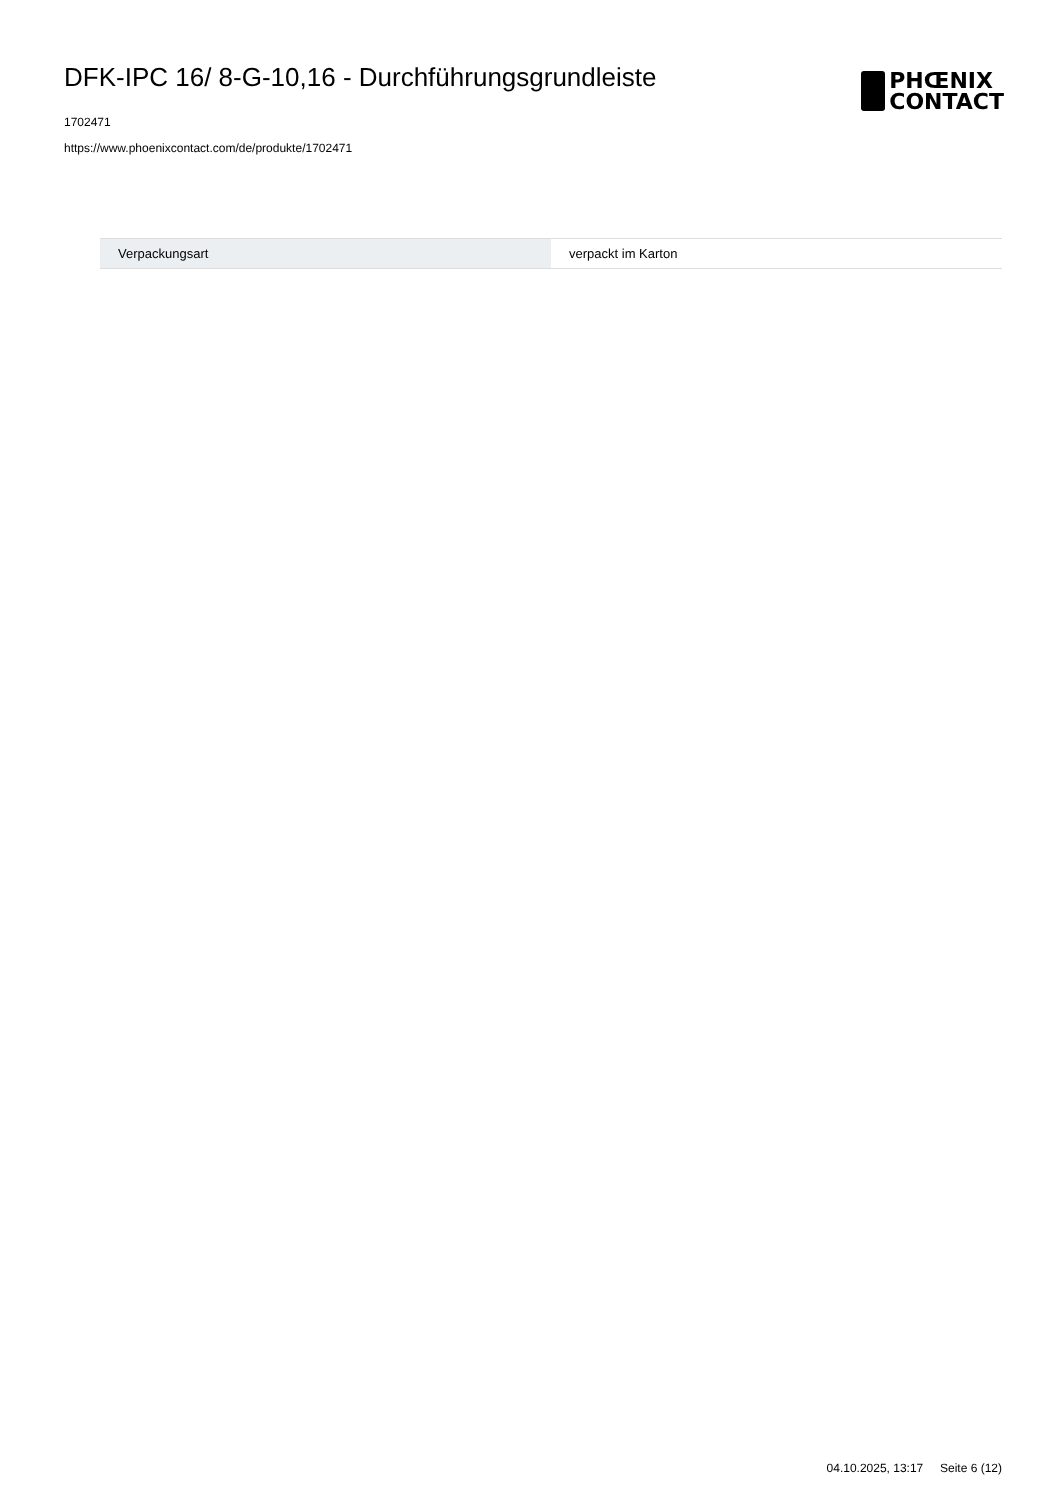DFK-IPC 16/ 8-G-10,16 - Durchführungsgrundleiste
1702471
https://www.phoenixcontact.com/de/produkte/1702471
PHŒNIX
CONTACT
| Verpackungsart | verpackt im Karton |
04.10.2025, 13:17 Seite 6 (12)